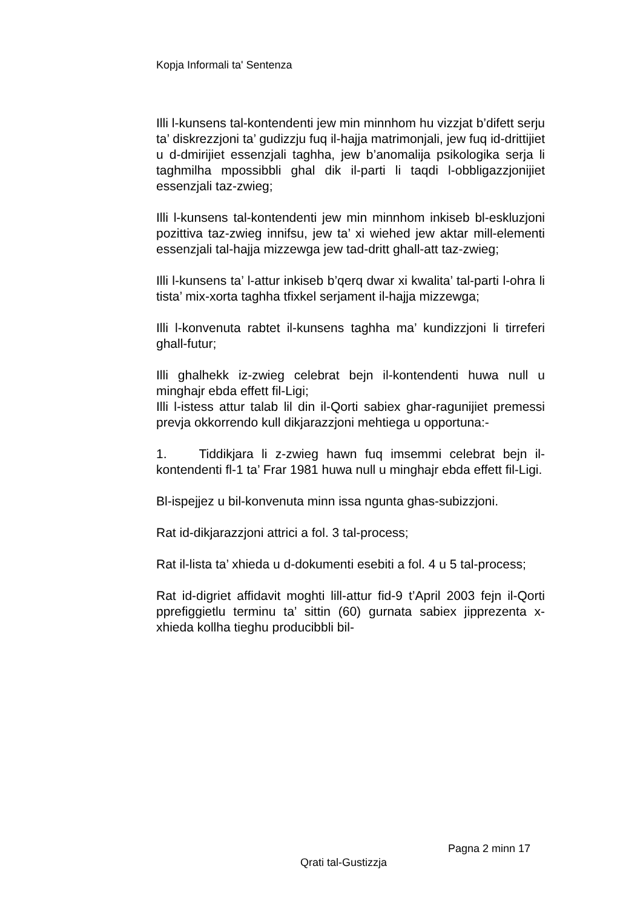Kopja Informali ta' Sentenza
Illi l-kunsens tal-kontendenti jew min minnhom hu vizzjat b’difett serju ta’ diskrezzjoni ta’ gudizzju fuq il-hajja matrimonjali, jew fuq id-drittijiet u d-dmirijiet essenzjali taghha, jew b’anomalija psikologika serja li taghmilha mpossibbli ghal dik il-parti li taqdi l-obbligazzjonijiet essenzjali taz-zwieg;
Illi l-kunsens tal-kontendenti jew min minnhom inkiseb bl-eskluzjoni pozittiva taz-zwieg innifsu, jew ta’ xi wiehed jew aktar mill-elementi essenzjali tal-hajja mizzewga jew tad-dritt ghall-att taz-zwieg;
Illi l-kunsens ta’ l-attur inkiseb b’qerq dwar xi kwalita’ tal-parti l-ohra li tista’ mix-xorta taghha tfixkel serjament il-hajja mizzewga;
Illi l-konvenuta rabtet il-kunsens taghha ma’ kundizzjoni li tirreferi ghall-futur;
Illi ghalhekk iz-zwieg celebrat bejn il-kontendenti huwa null u minghajr ebda effett fil-Ligi;
Illi l-istess attur talab lil din il-Qorti sabiex ghar-ragunijiet premessi prevja okkorrendo kull dikjarazzjoni mehtiega u opportuna:-
1. Tiddikjara li z-zwieg hawn fuq imsemmi celebrat bejn il-kontendenti fl-1 ta’ Frar 1981 huwa null u minghajr ebda effett fil-Ligi.
Bl-ispejjez u bil-konvenuta minn issa ngunta ghas-subizzjoni.
Rat id-dikjarazzjoni attrici a fol. 3 tal-process;
Rat il-lista ta’ xhieda u d-dokumenti esebiti a fol. 4 u 5 tal-process;
Rat id-digriet affidavit moghti lill-attur fid-9 t’April 2003 fejn il-Qorti pprefiggietlu terminu ta’ sittin (60) gurnata sabiex jipprezenta x-xhieda kollha tieghu producibbli bil-
Pagna 2 minn 17
Qrati tal-Gustizzja